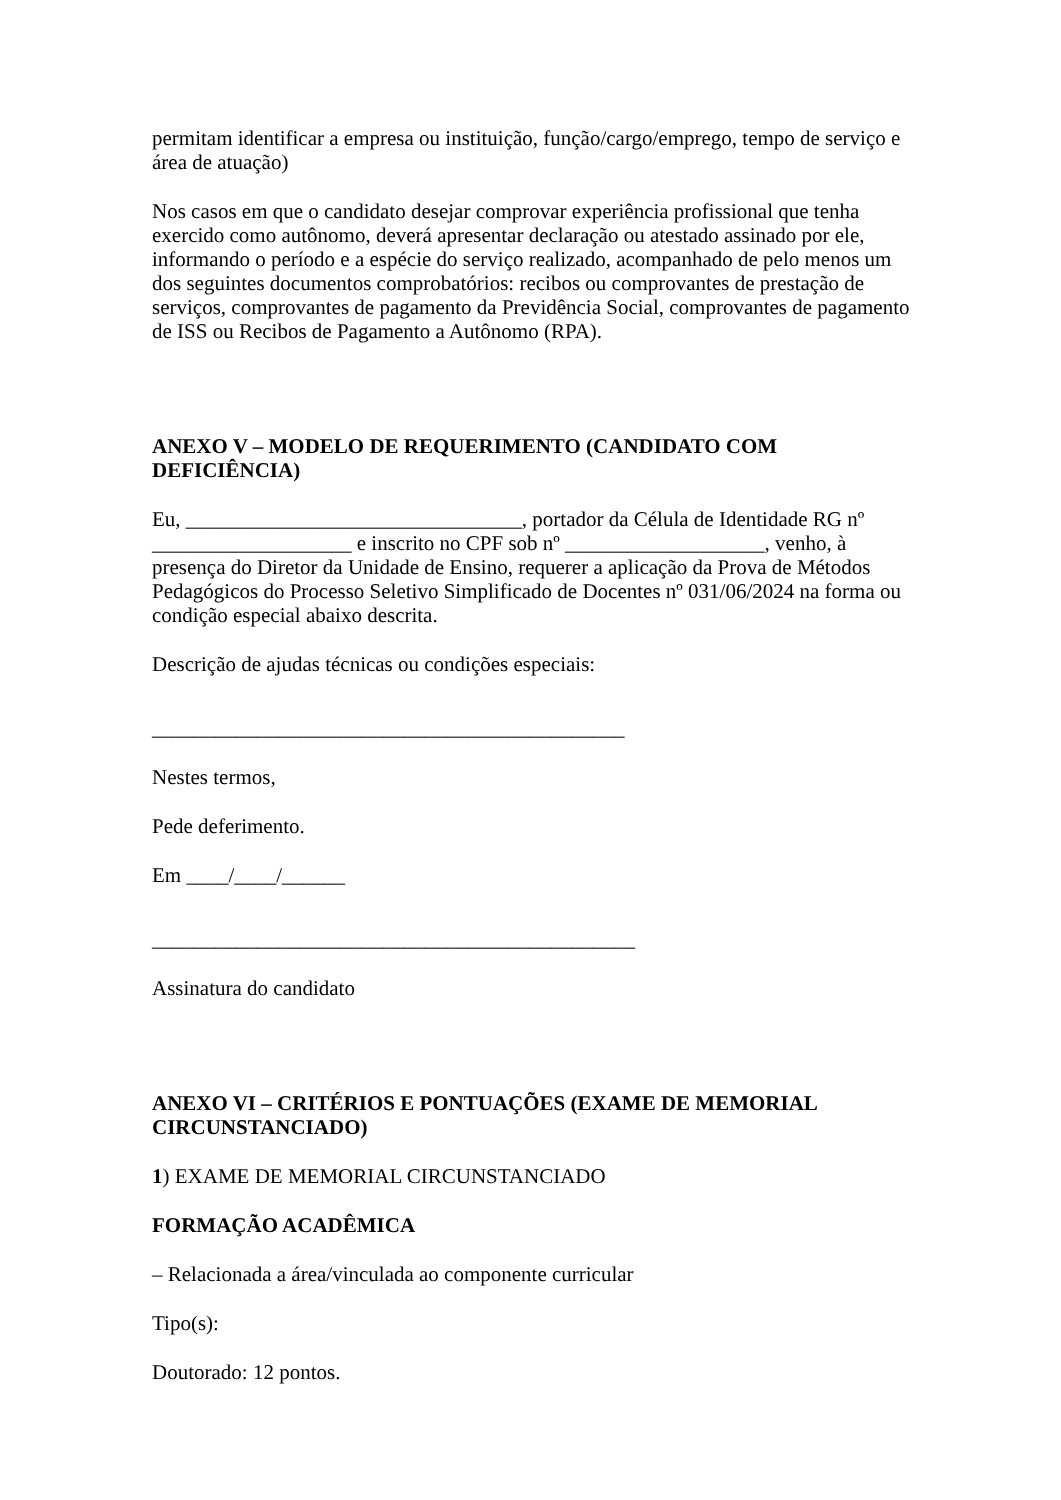permitam identificar a empresa ou instituição, função/cargo/emprego, tempo de serviço e área de atuação)
Nos casos em que o candidato desejar comprovar experiência profissional que tenha exercido como autônomo, deverá apresentar declaração ou atestado assinado por ele, informando o período e a espécie do serviço realizado, acompanhado de pelo menos um dos seguintes documentos comprobatórios: recibos ou comprovantes de prestação de serviços, comprovantes de pagamento da Previdência Social, comprovantes de pagamento de ISS ou Recibos de Pagamento a Autônomo (RPA).
ANEXO V – MODELO DE REQUERIMENTO (CANDIDATO COM DEFICIÊNCIA)
Eu, ________________________________, portador da Célula de Identidade RG nº ___________________ e inscrito no CPF sob nº ___________________, venho, à presença do Diretor da Unidade de Ensino, requerer a aplicação da Prova de Métodos Pedagógicos do Processo Seletivo Simplificado de Docentes nº 031/06/2024 na forma ou condição especial abaixo descrita.
Descrição de ajudas técnicas ou condições especiais:
_____________________________________________
Nestes termos,
Pede deferimento.
Em ____/____/______
______________________________________________
Assinatura do candidato
ANEXO VI – CRITÉRIOS E PONTUAÇÕES (EXAME DE MEMORIAL CIRCUNSTANCIADO)
1) EXAME DE MEMORIAL CIRCUNSTANCIADO
FORMAÇÃO ACADÊMICA
– Relacionada a área/vinculada ao componente curricular
Tipo(s):
Doutorado: 12 pontos.